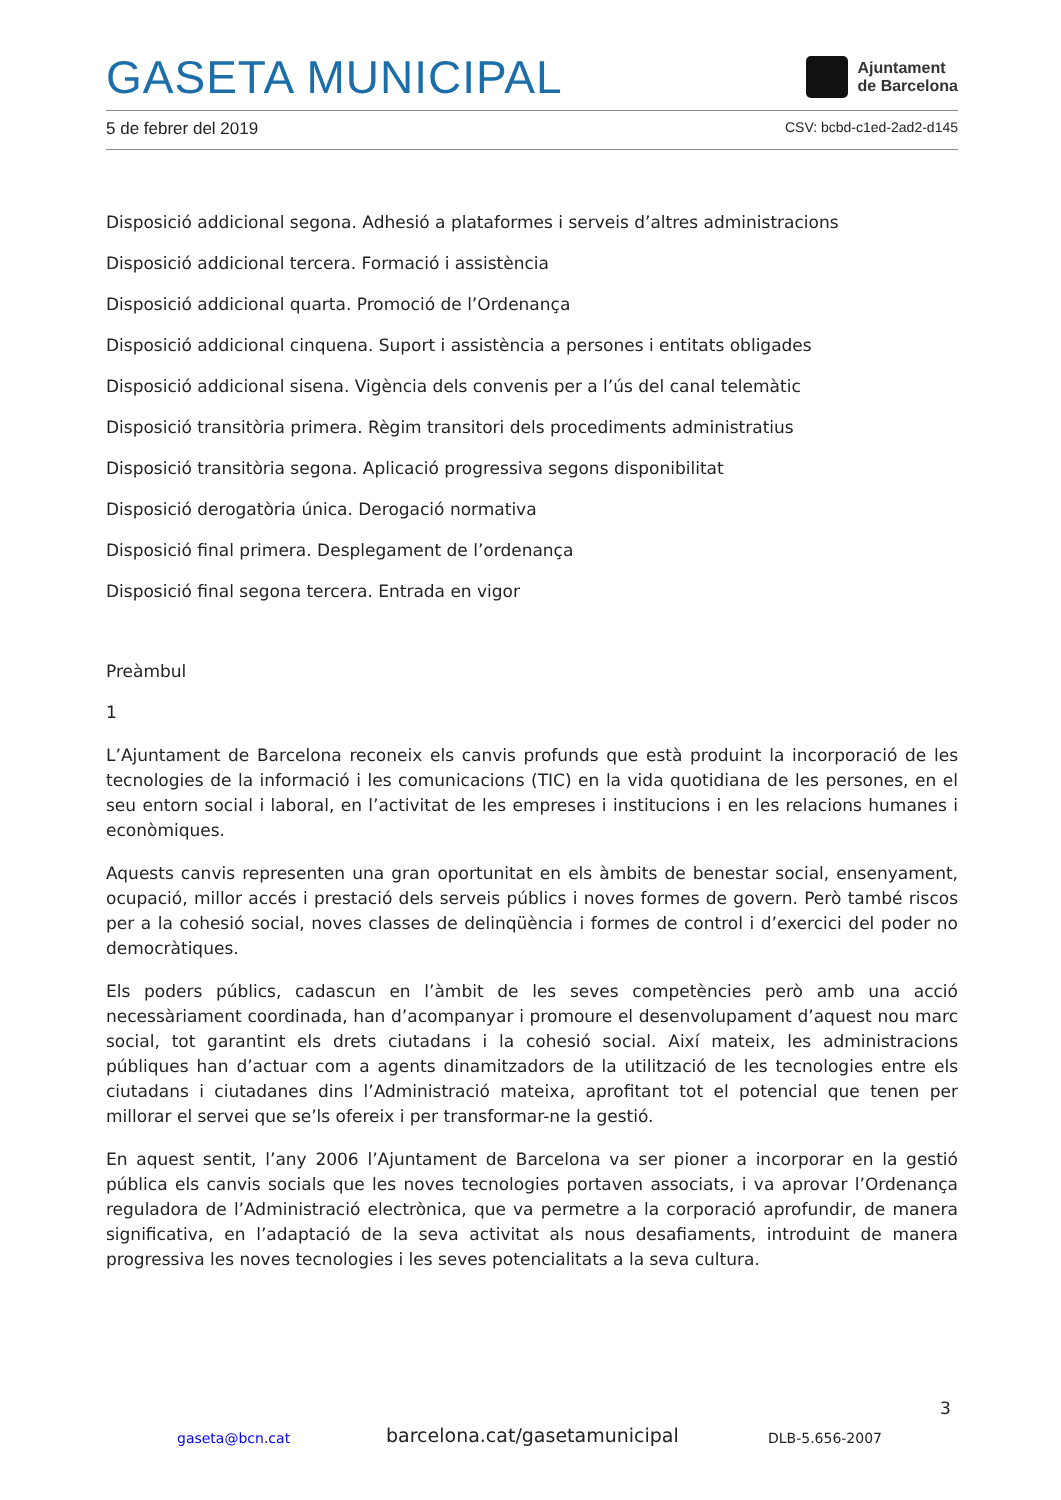GASETA MUNICIPAL
Ajuntament
de Barcelona
5 de febrer del 2019 CSV: bcbd-c1ed-2ad2-d145
Disposició addicional segona. Adhesió a plataformes i serveis d’altres administracions
Disposició addicional tercera. Formació i assistència
Disposició addicional quarta. Promoció de l’Ordenança
Disposició addicional cinquena. Suport i assistència a persones i entitats obligades
Disposició addicional sisena. Vigència dels convenis per a l’ús del canal telemàtic
Disposició transitòria primera. Règim transitori dels procediments administratius
Disposició transitòria segona. Aplicació progressiva segons disponibilitat
Disposició derogatòria única. Derogació normativa
Disposició final primera. Desplegament de l’ordenança
Disposició final segona tercera. Entrada en vigor
Preàmbul
1
L’Ajuntament de Barcelona reconeix els canvis profunds que està produint la incorporació de les tecnologies de la informació i les comunicacions (TIC) en la vida quotidiana de les persones, en el seu entorn social i laboral, en l’activitat de les empreses i institucions i en les relacions humanes i econòmiques.
Aquests canvis representen una gran oportunitat en els àmbits de benestar social, ensenyament, ocupació, millor accés i prestació dels serveis públics i noves formes de govern. Però també riscos per a la cohesió social, noves classes de delinqüència i formes de control i d’exercici del poder no democràtiques.
Els poders públics, cadascun en l’àmbit de les seves competències però amb una acció necessàriament coordinada, han d’acompanyar i promoure el desenvolupament d’aquest nou marc social, tot garantint els drets ciutadans i la cohesió social. Així mateix, les administracions públiques han d’actuar com a agents dinamitzadors de la utilització de les tecnologies entre els ciutadans i ciutadanes dins l’Administració mateixa, aprofitant tot el potencial que tenen per millorar el servei que se’ls ofereix i per transformar-ne la gestió.
En aquest sentit, l’any 2006 l’Ajuntament de Barcelona va ser pioner a incorporar en la gestió pública els canvis socials que les noves tecnologies portaven associats, i va aprovar l’Ordenança reguladora de l’Administració electrònica, que va permetre a la corporació aprofundir, de manera significativa, en l’adaptació de la seva activitat als nous desafiaments, introduint de manera progressiva les noves tecnologies i les seves potencialitats a la seva cultura.
3
gaseta@bcn.cat barcelona.cat/gasetamunicipal DLB-5.656-2007